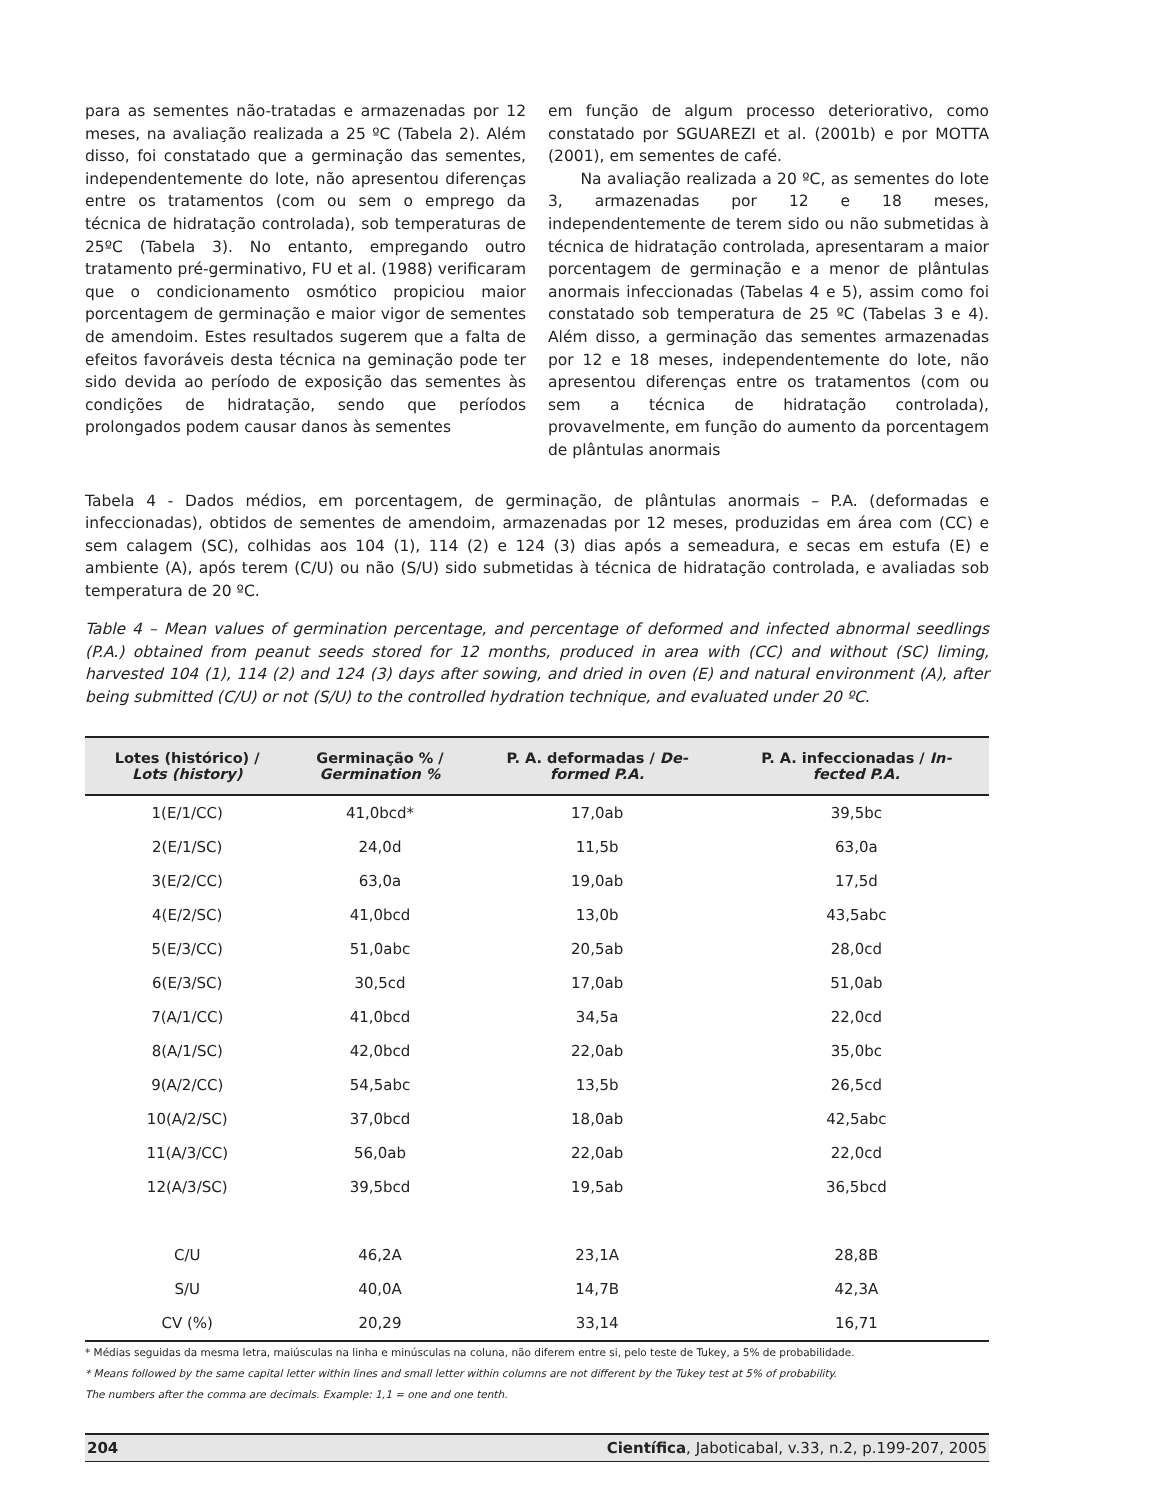para as sementes não-tratadas e armazenadas por 12 meses, na avaliação realizada a 25 ºC (Tabela 2). Além disso, foi constatado que a germinação das sementes, independentemente do lote, não apresentou diferenças entre os tratamentos (com ou sem o emprego da técnica de hidratação controlada), sob temperaturas de 25ºC (Tabela 3). No entanto, empregando outro tratamento pré-germinativo, FU et al. (1988) verificaram que o condicionamento osmótico propiciou maior porcentagem de germinação e maior vigor de sementes de amendoim. Estes resultados sugerem que a falta de efeitos favoráveis desta técnica na geminação pode ter sido devida ao período de exposição das sementes às condições de hidratação, sendo que períodos prolongados podem causar danos às sementes
em função de algum processo deteriorativo, como constatado por SGUAREZI et al. (2001b) e por MOTTA (2001), em sementes de café.
Na avaliação realizada a 20 ºC, as sementes do lote 3, armazenadas por 12 e 18 meses, independentemente de terem sido ou não submetidas à técnica de hidratação controlada, apresentaram a maior porcentagem de germinação e a menor de plântulas anormais infeccionadas (Tabelas 4 e 5), assim como foi constatado sob temperatura de 25 ºC (Tabelas 3 e 4). Além disso, a germinação das sementes armazenadas por 12 e 18 meses, independentemente do lote, não apresentou diferenças entre os tratamentos (com ou sem a técnica de hidratação controlada), provavelmente, em função do aumento da porcentagem de plântulas anormais
Tabela 4 - Dados médios, em porcentagem, de germinação, de plântulas anormais – P.A. (deformadas e infeccionadas), obtidos de sementes de amendoim, armazenadas por 12 meses, produzidas em área com (CC) e sem calagem (SC), colhidas aos 104 (1), 114 (2) e 124 (3) dias após a semeadura, e secas em estufa (E) e ambiente (A), após terem (C/U) ou não (S/U) sido submetidas à técnica de hidratação controlada, e avaliadas sob temperatura de 20 ºC.
Table 4 – Mean values of germination percentage, and percentage of deformed and infected abnormal seedlings (P.A.) obtained from peanut seeds stored for 12 months, produced in area with (CC) and without (SC) liming, harvested 104 (1), 114 (2) and 124 (3) days after sowing, and dried in oven (E) and natural environment (A), after being submitted (C/U) or not (S/U) to the controlled hydration technique, and evaluated under 20 ºC.
| Lotes (histórico) / Lots (history) | Germinação % / Germination % | P. A. deformadas / De- formed P.A. | P. A. infeccionadas / In- fected P.A. |
| --- | --- | --- | --- |
| 1(E/1/CC) | 41,0bcd* | 17,0ab | 39,5bc |
| 2(E/1/SC) | 24,0d | 11,5b | 63,0a |
| 3(E/2/CC) | 63,0a | 19,0ab | 17,5d |
| 4(E/2/SC) | 41,0bcd | 13,0b | 43,5abc |
| 5(E/3/CC) | 51,0abc | 20,5ab | 28,0cd |
| 6(E/3/SC) | 30,5cd | 17,0ab | 51,0ab |
| 7(A/1/CC) | 41,0bcd | 34,5a | 22,0cd |
| 8(A/1/SC) | 42,0bcd | 22,0ab | 35,0bc |
| 9(A/2/CC) | 54,5abc | 13,5b | 26,5cd |
| 10(A/2/SC) | 37,0bcd | 18,0ab | 42,5abc |
| 11(A/3/CC) | 56,0ab | 22,0ab | 22,0cd |
| 12(A/3/SC) | 39,5bcd | 19,5ab | 36,5bcd |
| C/U | 46,2A | 23,1A | 28,8B |
| S/U | 40,0A | 14,7B | 42,3A |
| CV (%) | 20,29 | 33,14 | 16,71 |
* Médias seguidas da mesma letra, maiúsculas na linha e minúsculas na coluna, não diferem entre si, pelo teste de Tukey, a 5% de probabilidade.
* Means followed by the same capital letter within lines and small letter within columns are not different by the Tukey test at 5% of probability.
The numbers after the comma are decimals. Example: 1,1 = one and one tenth.
204 Científica, Jaboticabal, v.33, n.2, p.199-207, 2005